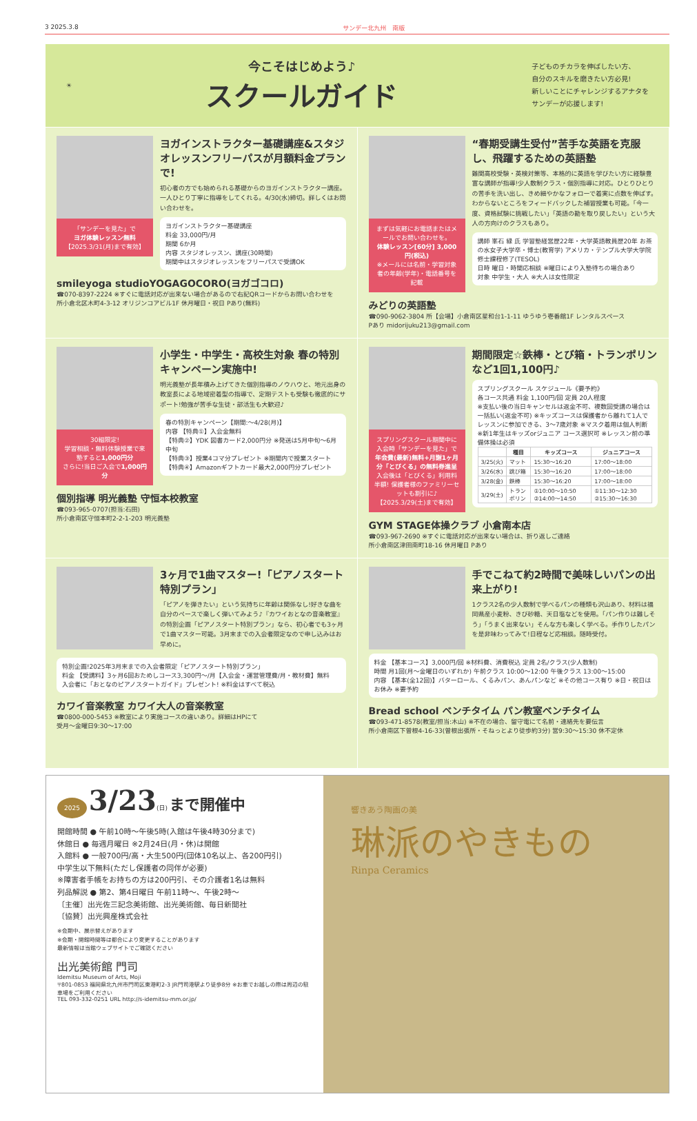3 2025.3.8 サンデー北九州　南版
☀
今こそはじめよう♪
スクールガイド
子どものチカラを伸ばしたい方、
自分のスキルを磨きたい方必見!
新しいことにチャレンジするアナタを
サンデーが応援します!
「サンデーを見た」で
ヨガ体験レッスン無料
【2025.3/31(月)まで有効】
ヨガインストラクター基礎講座&スタジオレッスンフリーパスが月額料金プランで!
初心者の方でも始められる基礎からのヨガインストラクター講座。一人ひとり丁寧に指導をしてくれる。4/30(水)締切。詳しくはお問い合わせを。
ヨガインストラクター基礎講座
料金 33,000円/月
期間 6か月
内容 スタジオレッスン、講座(30時間)
期間中はスタジオレッスンをフリーパスで受講OK
smileyoga studioYOGAGOCORO(ヨガゴコロ)
☎070-8397-2224 ※すぐに電話対応が出来ない場合があるので右記QRコードからお問い合わせを
所小倉北区木町4-3-12 オリジンコアビル1F 休月曜日・祝日 Pあり(無料)
まずは気軽にお電話またはメールでお問い合わせを。
体験レッスン[60分] 3,000円(税込)
※メールには名前・学習対象者の年齢(学年)・電話番号を記載
“春期受講生受付”苦手な英語を克服し、飛躍するための英語塾
難関高校受験・英検対策等、本格的に英語を学びたい方に経験豊富な講師が指導!少人数制クラス・個別指導に対応。ひとりひとりの苦手を洗い出し、きめ細やかなフォローで着実に点数を伸ばす。わからないところをフィードバックした補習授業も可能。「今一度、資格試験に挑戦したい」「英語の勘を取り戻したい」という大人の方向けのクラスもあり。
講師 峯石 緑 氏 学習塾経営歴22年・大学英語教員歴20年 お茶の水女子大学卒・博士(教育学) アメリカ・テンプル大学大学院修士課程修了(TESOL)
日時 曜日・時間応相談 ※曜日により入塾待ちの場合あり
対象 中学生・大人 ※大人は女性限定
みどりの英語塾
☎090-9062-3804 所【会場】小倉南区星和台1-1-11 ゆうゆう壱番館1F レンタルスペース
Pあり midorijuku213@gmail.com
30組限定!
学習相談・無料体験授業で来塾すると1,000円分
さらに!当日ご入会で1,000円分
小学生・中学生・高校生対象 春の特別キャンペーン実施中!
明光義塾が長年積み上げてきた個別指導のノウハウと、地元出身の教室長による地域密着型の指導で、定期テストも受験も徹底的にサポート!勉強が苦手な生徒・部活生も大歓迎♪
春の特別キャンペーン【期間:〜4/28(月)】
内容 【特典①】入会金無料
【特典②】YDK 図書カード2,000円分 ※発送は5月中旬〜6月中旬
【特典③】授業4コマ分プレゼント ※期間内で授業スタート
【特典④】Amazonギフトカード最大2,000円分プレゼント
個別指導 明光義塾 守恒本校教室
☎093-965-0707(担当:石田)
所小倉南区守恒本町2-2-1-203 明光義塾
スプリングスクール期間中に入会時「サンデーを見た」で
年会費(最新)無料+月謝1ヶ月分「とびくる」の無料券進呈
入会後は「とびくる」利用料半額! 保護者様のファミリーセットも割引に♪
【2025.3/29(土)まで有効】
期間限定☆鉄棒・とび箱・トランポリンなど1回1,100円♪
スプリングスクール スケジュール《要予約》
各コース共通 料金 1,100円/回 定員 20人程度
※支払い後の当日キャンセルは返金不可、複数回受講の場合は一括払い(返金不可) ※キッズコースは保護者から離れて1人でレッスンに参加できる、3〜7歳対象 ※マスク着用は個人判断 ※新1年生はキッズorジュニア コース選択可 ※レッスン前の準備体操は必須
| | 種目 | キッズコース | ジュニアコース |
| --- | --- | --- | --- |
| 3/25(火) | マット | 15:30〜16:20 | 17:00〜18:00 |
| 3/26(水) | 跳び箱 | 15:30〜16:20 | 17:00〜18:00 |
| 3/28(金) | 鉄棒 | 15:30〜16:20 | 17:00〜18:00 |
| 3/29(土) | トランポリン | ①10:00〜10:50 ②14:00〜14:50 | ①11:30〜12:30 ②15:30〜16:30 |
GYM STAGE体操クラブ 小倉南本店
☎093-967-2690 ※すぐに電話対応が出来ない場合は、折り返しご連絡
所小倉南区津田南町18-16 休月曜日 Pあり
3ヶ月で1曲マスター!「ピアノスタート特別プラン」
「ピアノを弾きたい」という気持ちに年齢は関係なし!好きな曲を自分のペースで楽しく弾いてみよう♪『カワイおとなの音楽教室』の特別企画「ピアノスタート特別プラン」なら、初心者でも3ヶ月で1曲マスター可能。3月末までの入会者限定なので申し込みはお早めに。
特別企画!2025年3月末までの入会者限定「ピアノスタート特別プラン」
料金 【受講料】3ヶ月6回おためしコース3,300円〜/月【入会金・運営管理費/月・教材費】無料
入会者に「おとなのピアノスタートガイド」プレゼント! ※料金はすべて税込
カワイ音楽教室 カワイ大人の音楽教室
☎0800-000-5453 ※教室により実施コースの違いあり。詳細はHPにて
受月〜金曜日9:30〜17:00
手でこねて約2時間で美味しいパンの出来上がり!
1クラス2名の少人数制で学べるパンの種類も沢山あり、材料は福岡県産小麦粉、きび砂糖、天日塩などを使用。「パン作りは難しそう」「うまく出来ない」そんな方も楽しく学べる。手作りしたパンを是非味わってみて!日程など応相談。随時受付。
料金 【基本コース】3,000円/回 ※材料費、消費税込 定員 2名/クラス(少人数制)
時間 月1回(月〜金曜日のいずれか) 午前クラス 10:00〜12:00 午後クラス 13:00〜15:00
内容 【基本(全12回)】バターロール、くるみパン、あんパンなど ※その他コース有り ※日・祝日はお休み ※要予約
Bread school ベンチタイム パン教室ベンチタイム
☎093-471-8578(教室/担当:木山) ※不在の場合、留守電にて名前・連絡先を要伝言
所小倉南区下曽根4-16-33(曽根出張所・そねっとより徒歩約3分) 営9:30〜15:30 休不定休
2025 3/23(日) まで開催中
開館時間 ● 午前10時〜午後5時(入館は午後4時30分まで)
休館日 ● 毎週月曜日 ※2月24日(月・休)は開館
入館料 ● 一般700円/高・大生500円(団体10名以上、各200円引)
中学生以下無料(ただし保護者の同伴が必要)
※障害者手帳をお持ちの方は200円引、その介護者1名は無料
列品解説 ● 第2、第4日曜日 午前11時〜、午後2時〜
〔主催〕出光佐三記念美術館、出光美術館、毎日新聞社
〔協賛〕出光興産株式会社
※会期中、展示替えがあります
※会期・開館時間等は都合により変更することがあります
最新情報は当館ウェブサイトでご確認ください
出光美術館 門司
Idemitsu Museum of Arts, Moji
〒801-0853 福岡県北九州市門司区東港町2-3 JR門司港駅より徒歩8分 ※お車でお越しの際は周辺の駐車場をご利用ください
TEL 093-332-0251 URL http://s-idemitsu-mm.or.jp/
響きあう陶画の美
琳派のやきもの
Rinpa Ceramics